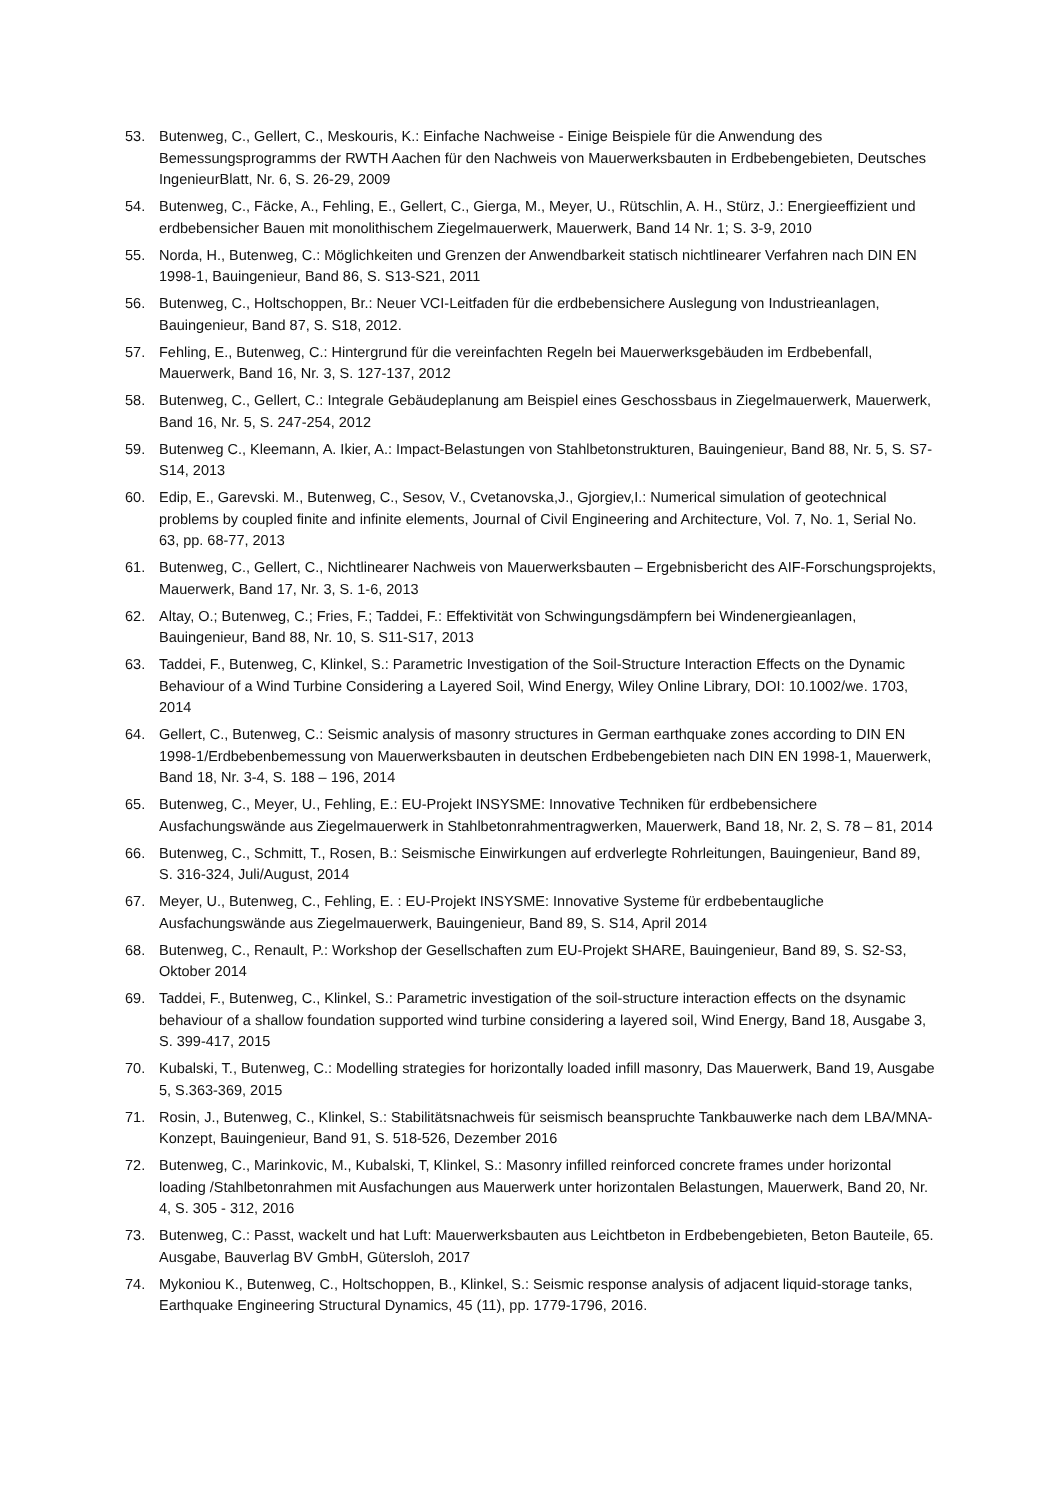53. Butenweg, C., Gellert, C., Meskouris, K.: Einfache Nachweise - Einige Beispiele für die Anwendung des Bemessungsprogramms der RWTH Aachen für den Nachweis von Mauerwerksbauten in Erdbebengebieten, Deutsches IngenieurBlatt, Nr. 6, S. 26-29, 2009
54. Butenweg, C., Fäcke, A., Fehling, E., Gellert, C., Gierga, M., Meyer, U., Rütschlin, A. H., Stürz, J.: Energieeffizient und erdbebensicher Bauen mit monolithischem Ziegelmauerwerk, Mauerwerk, Band 14 Nr. 1; S. 3-9, 2010
55. Norda, H., Butenweg, C.: Möglichkeiten und Grenzen der Anwendbarkeit statisch nichtlinearer Verfahren nach DIN EN 1998-1, Bauingenieur, Band 86, S. S13-S21, 2011
56. Butenweg, C., Holtschoppen, Br.: Neuer VCI-Leitfaden für die erdbebensichere Auslegung von Industrieanlagen, Bauingenieur, Band 87, S. S18, 2012.
57. Fehling, E., Butenweg, C.: Hintergrund für die vereinfachten Regeln bei Mauerwerksgebäuden im Erdbebenfall, Mauerwerk, Band 16, Nr. 3, S. 127-137, 2012
58. Butenweg, C., Gellert, C.: Integrale Gebäudeplanung am Beispiel eines Geschossbaus in Ziegelmauerwerk, Mauerwerk, Band 16, Nr. 5, S. 247-254, 2012
59. Butenweg C., Kleemann, A. Ikier, A.: Impact-Belastungen von Stahlbetonstrukturen, Bauingenieur, Band 88, Nr. 5, S. S7-S14, 2013
60. Edip, E., Garevski. M., Butenweg, C., Sesov, V., Cvetanovska,J., Gjorgiev,I.: Numerical simulation of geotechnical problems by coupled finite and infinite elements, Journal of Civil Engineering and Architecture, Vol. 7, No. 1, Serial No. 63, pp. 68-77, 2013
61. Butenweg, C., Gellert, C., Nichtlinearer Nachweis von Mauerwerksbauten – Ergebnisbericht des AIF-Forschungsprojekts, Mauerwerk, Band 17, Nr. 3, S. 1-6, 2013
62. Altay, O.; Butenweg, C.; Fries, F.; Taddei, F.: Effektivität von Schwingungsdämpfern bei Windenergieanlagen, Bauingenieur, Band 88, Nr. 10, S. S11-S17, 2013
63. Taddei, F., Butenweg, C, Klinkel, S.: Parametric Investigation of the Soil-Structure Interaction Effects on the Dynamic Behaviour of a Wind Turbine Considering a Layered Soil, Wind Energy, Wiley Online Library, DOI: 10.1002/we. 1703, 2014
64. Gellert, C., Butenweg, C.: Seismic analysis of masonry structures in German earthquake zones according to DIN EN 1998-1/Erdbebenbemessung von Mauerwerksbauten in deutschen Erdbebengebieten nach DIN EN 1998-1, Mauerwerk, Band 18, Nr. 3-4, S. 188 – 196, 2014
65. Butenweg, C., Meyer, U., Fehling, E.: EU-Projekt INSYSME: Innovative Techniken für erdbebensichere Ausfachungswände aus Ziegelmauerwerk in Stahlbetonrahmentragwerken, Mauerwerk, Band 18, Nr. 2, S. 78 – 81, 2014
66. Butenweg, C., Schmitt, T., Rosen, B.: Seismische Einwirkungen auf erdverlegte Rohrleitungen, Bauingenieur, Band 89, S. 316-324, Juli/August, 2014
67. Meyer, U., Butenweg, C., Fehling, E. : EU-Projekt INSYSME: Innovative Systeme für erdbebentaugliche Ausfachungswände aus Ziegelmauerwerk, Bauingenieur, Band 89, S. S14, April 2014
68. Butenweg, C., Renault, P.: Workshop der Gesellschaften zum EU-Projekt SHARE, Bauingenieur, Band 89, S. S2-S3, Oktober 2014
69. Taddei, F., Butenweg, C., Klinkel, S.: Parametric investigation of the soil-structure interaction effects on the dsynamic behaviour of a shallow foundation supported wind turbine considering a layered soil, Wind Energy, Band 18, Ausgabe 3, S. 399-417, 2015
70. Kubalski, T., Butenweg, C.: Modelling strategies for horizontally loaded infill masonry, Das Mauerwerk, Band 19, Ausgabe 5, S.363-369, 2015
71. Rosin, J., Butenweg, C., Klinkel, S.: Stabilitätsnachweis für seismisch beanspruchte Tankbauwerke nach dem LBA/MNA-Konzept, Bauingenieur, Band 91, S. 518-526, Dezember 2016
72. Butenweg, C., Marinkovic, M., Kubalski, T, Klinkel, S.: Masonry infilled reinforced concrete frames under horizontal loading /Stahlbetonrahmen mit Ausfachungen aus Mauerwerk unter horizontalen Belastungen, Mauerwerk, Band 20, Nr. 4, S. 305 - 312, 2016
73. Butenweg, C.: Passt, wackelt und hat Luft: Mauerwerksbauten aus Leichtbeton in Erdbebengebieten, Beton Bauteile, 65. Ausgabe, Bauverlag BV GmbH, Gütersloh, 2017
74. Mykoniou K., Butenweg, C., Holtschoppen, B., Klinkel, S.: Seismic response analysis of adjacent liquid-storage tanks, Earthquake Engineering Structural Dynamics, 45 (11), pp. 1779-1796, 2016.